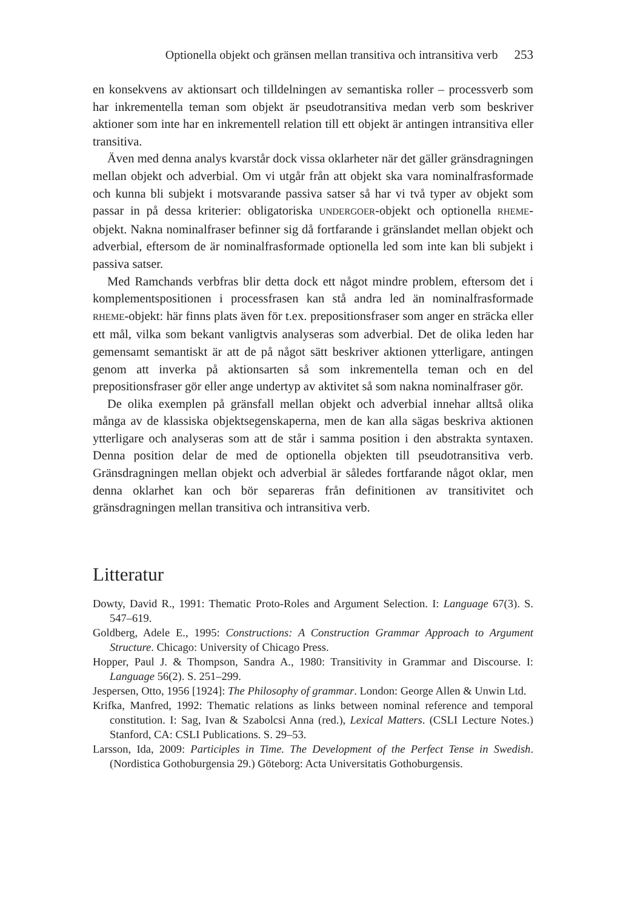Optionella objekt och gränsen mellan transitiva och intransitiva verb 253
en konsekvens av aktionsart och tilldelningen av semantiska roller – processverb som har inkrementella teman som objekt är pseudotransitiva medan verb som beskriver aktioner som inte har en inkrementell relation till ett objekt är antingen intransitiva eller transitiva.
Även med denna analys kvarstår dock vissa oklarheter när det gäller gränsdragningen mellan objekt och adverbial. Om vi utgår från att objekt ska vara nominalfrasformade och kunna bli subjekt i motsvarande passiva satser så har vi två typer av objekt som passar in på dessa kriterier: obligatoriska UNDERGOER-objekt och optionella RHEME-objekt. Nakna nominalfraser befinner sig då fortfarande i gränslandet mellan objekt och adverbial, eftersom de är nominalfrasformade optionella led som inte kan bli subjekt i passiva satser.
Med Ramchands verbfras blir detta dock ett något mindre problem, eftersom det i komplementspositionen i processfrasen kan stå andra led än nominalfrasformade RHEME-objekt: här finns plats även för t.ex. prepositionsfraser som anger en sträcka eller ett mål, vilka som bekant vanligtvis analyseras som adverbial. Det de olika leden har gemensamt semantiskt är att de på något sätt beskriver aktionen ytterligare, antingen genom att inverka på aktionsarten så som inkrementella teman och en del prepositionsfraser gör eller ange undertyp av aktivitet så som nakna nominalfraser gör.
De olika exemplen på gränsfall mellan objekt och adverbial innehar alltså olika många av de klassiska objektsegenskaperna, men de kan alla sägas beskriva aktionen ytterligare och analyseras som att de står i samma position i den abstrakta syntaxen. Denna position delar de med de optionella objekten till pseudotransitiva verb. Gränsdragningen mellan objekt och adverbial är således fortfarande något oklar, men denna oklarhet kan och bör separeras från definitionen av transitivitet och gränsdragningen mellan transitiva och intransitiva verb.
Litteratur
Dowty, David R., 1991: Thematic Proto-Roles and Argument Selection. I: Language 67(3). S. 547–619.
Goldberg, Adele E., 1995: Constructions: A Construction Grammar Approach to Argument Structure. Chicago: University of Chicago Press.
Hopper, Paul J. & Thompson, Sandra A., 1980: Transitivity in Grammar and Discourse. I: Language 56(2). S. 251–299.
Jespersen, Otto, 1956 [1924]: The Philosophy of grammar. London: George Allen & Unwin Ltd.
Krifka, Manfred, 1992: Thematic relations as links between nominal reference and temporal constitution. I: Sag, Ivan & Szabolcsi Anna (red.), Lexical Matters. (CSLI Lecture Notes.) Stanford, CA: CSLI Publications. S. 29–53.
Larsson, Ida, 2009: Participles in Time. The Development of the Perfect Tense in Swedish. (Nordistica Gothoburgensia 29.) Göteborg: Acta Universitatis Gothoburgensis.